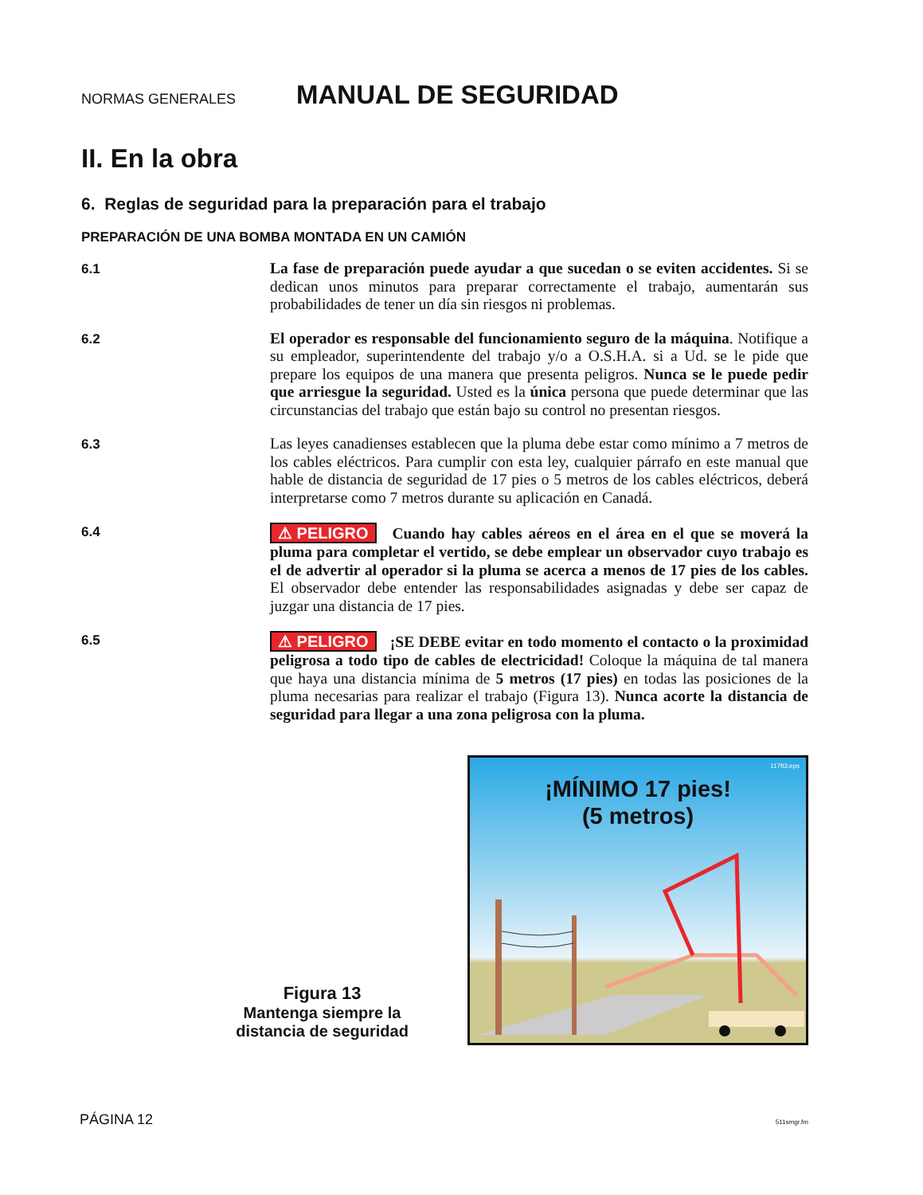NORMAS GENERALES
MANUAL DE SEGURIDAD
II. En la obra
6. Reglas de seguridad para la preparación para el trabajo
PREPARACIÓN DE UNA BOMBA MONTADA EN UN CAMIÓN
6.1
La fase de preparación puede ayudar a que sucedan o se eviten accidentes. Si se dedican unos minutos para preparar correctamente el trabajo, aumentarán sus probabilidades de tener un día sin riesgos ni problemas.
6.2
El operador es responsable del funcionamiento seguro de la máquina. Notifique a su empleador, superintendente del trabajo y/o a O.S.H.A. si a Ud. se le pide que prepare los equipos de una manera que presenta peligros. Nunca se le puede pedir que arriesgue la seguridad. Usted es la única persona que puede determinar que las circunstancias del trabajo que están bajo su control no presentan riesgos.
6.3
Las leyes canadienses establecen que la pluma debe estar como mínimo a 7 metros de los cables eléctricos. Para cumplir con esta ley, cualquier párrafo en este manual que hable de distancia de seguridad de 17 pies o 5 metros de los cables eléctricos, deberá interpretarse como 7 metros durante su aplicación en Canadá.
6.4
⚠ PELIGRO Cuando hay cables aéreos en el área en el que se moverá la pluma para completar el vertido, se debe emplear un observador cuyo trabajo es el de advertir al operador si la pluma se acerca a menos de 17 pies de los cables. El observador debe entender las responsabilidades asignadas y debe ser capaz de juzgar una distancia de 17 pies.
6.5
⚠ PELIGRO ¡SE DEBE evitar en todo momento el contacto o la proximidad peligrosa a todo tipo de cables de electricidad! Coloque la máquina de tal manera que haya una distancia mínima de 5 metros (17 pies) en todas las posiciones de la pluma necesarias para realizar el trabajo (Figura 13). Nunca acorte la distancia de seguridad para llegar a una zona peligrosa con la pluma.
Figura 13
Mantenga siempre la distancia de seguridad
117ft3.eps
¡MÍNIMO 17 pies!
(5 metros)
PÁGINA 12 511smgr.fm